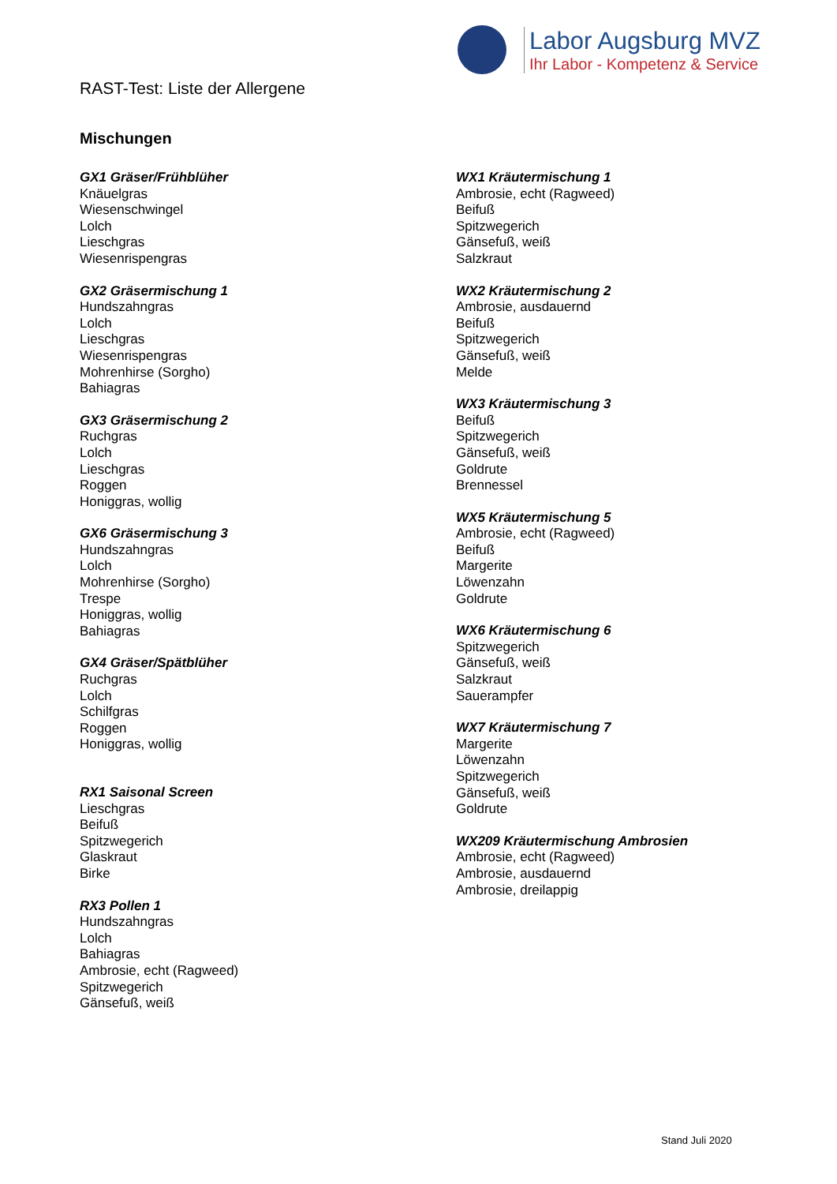Labor Augsburg MVZ
Ihr Labor - Kompetenz & Service
RAST-Test: Liste der Allergene
Mischungen
GX1 Gräser/Frühblüher
Knäuelgras
Wiesenschwingel
Lolch
Lieschgras
Wiesenrispengras
GX2 Gräsermischung 1
Hundszahngras
Lolch
Lieschgras
Wiesenrispengras
Mohrenhirse (Sorgho)
Bahiagras
GX3 Gräsermischung 2
Ruchgras
Lolch
Lieschgras
Roggen
Honiggras, wollig
GX6 Gräsermischung 3
Hundszahngras
Lolch
Mohrenhirse (Sorgho)
Trespe
Honiggras, wollig
Bahiagras
GX4 Gräser/Spätblüher
Ruchgras
Lolch
Schilfgras
Roggen
Honiggras, wollig
RX1 Saisonal Screen
Lieschgras
Beifuß
Spitzwegerich
Glaskraut
Birke
RX3 Pollen 1
Hundszahngras
Lolch
Bahiagras
Ambrosie, echt (Ragweed)
Spitzwegerich
Gänsefuß, weiß
WX1 Kräutermischung 1
Ambrosie, echt (Ragweed)
Beifuß
Spitzwegerich
Gänsefuß, weiß
Salzkraut
WX2 Kräutermischung 2
Ambrosie, ausdauernd
Beifuß
Spitzwegerich
Gänsefuß, weiß
Melde
WX3 Kräutermischung 3
Beifuß
Spitzwegerich
Gänsefuß, weiß
Goldrute
Brennessel
WX5 Kräutermischung 5
Ambrosie, echt (Ragweed)
Beifuß
Margerite
Löwenzahn
Goldrute
WX6 Kräutermischung 6
Spitzwegerich
Gänsefuß, weiß
Salzkraut
Sauerampfer
WX7 Kräutermischung 7
Margerite
Löwenzahn
Spitzwegerich
Gänsefuß, weiß
Goldrute
WX209 Kräutermischung Ambrosien
Ambrosie, echt (Ragweed)
Ambrosie, ausdauernd
Ambrosie, dreilappig
Stand Juli 2020